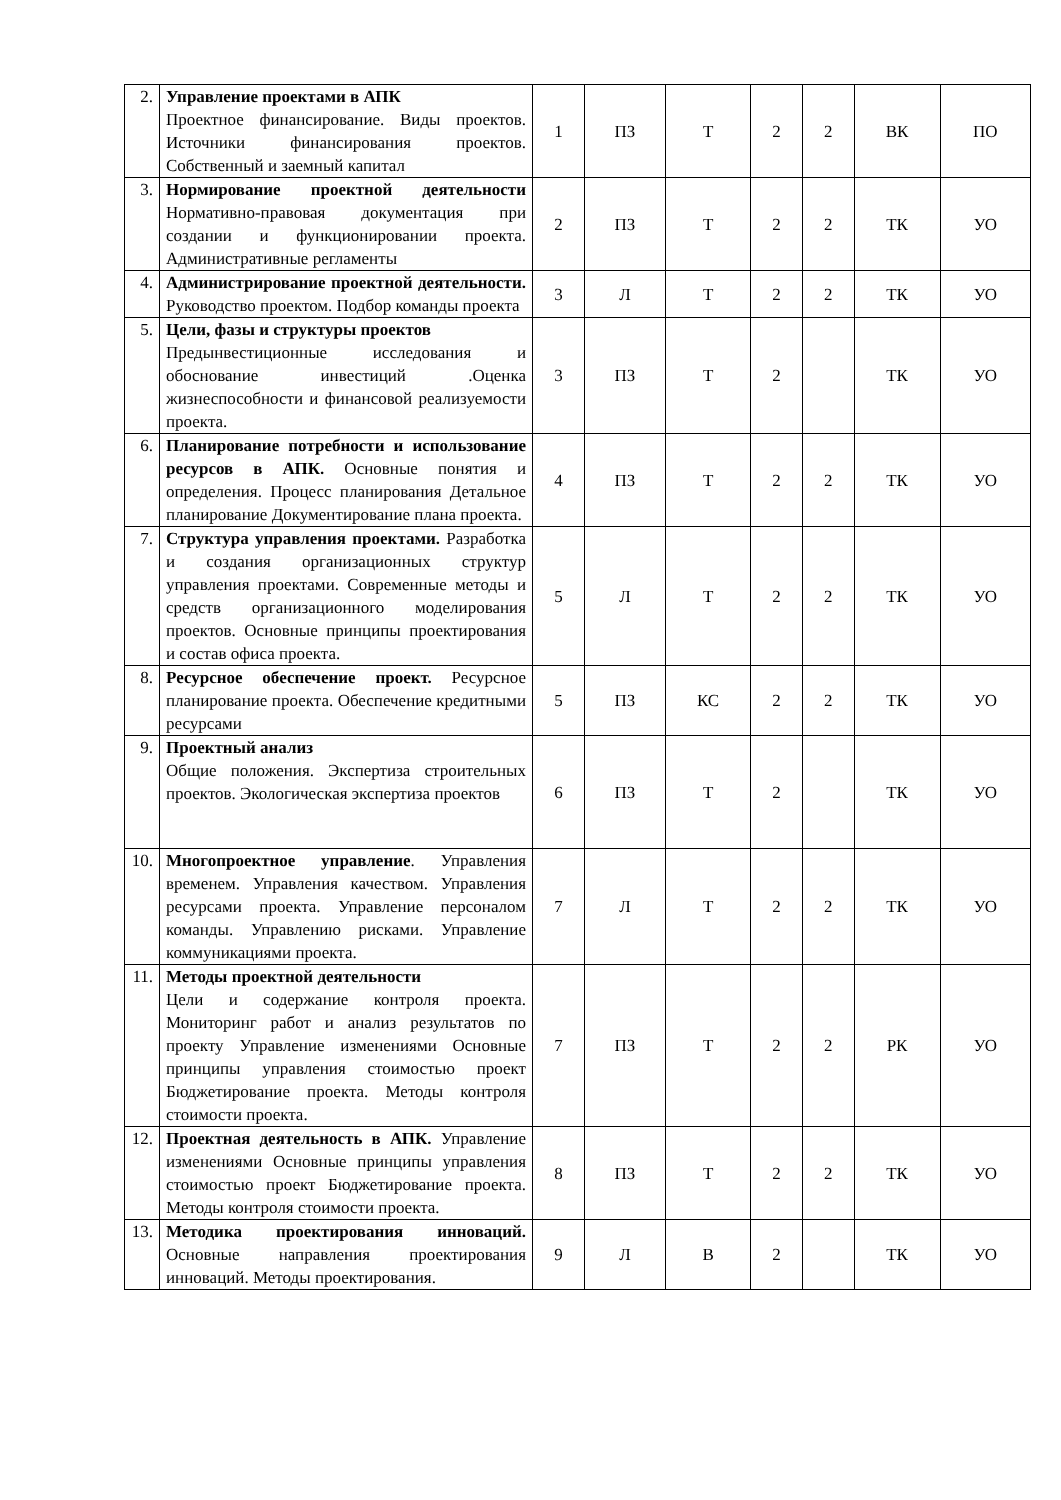| 2. | Управление проектами в АПК Проектное финансирование. Виды проектов. Источники финансирования проектов. Собственный и заемный капитал | 1 | ПЗ | Т | 2 | 2 | ВК | ПО |
| 3. | Нормирование проектной деятельности Нормативно-правовая документация при создании и функционировании проекта. Административные регламенты | 2 | ПЗ | Т | 2 | 2 | ТК | УО |
| 4. | Администрирование проектной деятельности. Руководство проектом. Подбор команды проекта | 3 | Л | Т | 2 | 2 | ТК | УО |
| 5. | Цели, фазы и структуры проектов Предынвестиционные исследования и обоснование инвестиций .Оценка жизнеспособности и финансовой реализуемости проекта. | 3 | ПЗ | Т | 2 | | ТК | УО |
| 6. | Планирование потребности и использование ресурсов в АПК. Основные понятия и определения. Процесс планирования Детальное планирование Документирование плана проекта. | 4 | ПЗ | Т | 2 | 2 | ТК | УО |
| 7. | Структура управления проектами. Разработка и создания организационных структур управления проектами. Современные методы и средств организационного моделирования проектов. Основные принципы проектирования и состав офиса проекта. | 5 | Л | Т | 2 | 2 | ТК | УО |
| 8. | Ресурсное обеспечение проект. Ресурсное планирование проекта. Обеспечение кредитными ресурсами | 5 | ПЗ | КС | 2 | 2 | ТК | УО |
| 9. | Проектный анализ Общие положения. Экспертиза строительных проектов. Экологическая экспертиза проектов | 6 | ПЗ | Т | 2 | | ТК | УО |
| 10. | Многопроектное управление . Управления временем. Управления качеством. Управления ресурсами проекта. Управление персоналом команды. Управлению рисками. Управление коммуникациями проекта. | 7 | Л | Т | 2 | 2 | ТК | УО |
| 11. | Методы проектной деятельности Цели и содержание контроля проекта. Мониторинг работ и анализ результатов по проекту Управление изменениями Основные принципы управления стоимостью проект Бюджетирование проекта. Методы контроля стоимости проекта. | 7 | ПЗ | Т | 2 | 2 | РК | УО |
| 12. | Проектная деятельность в АПК. Управление изменениями Основные принципы управления стоимостью проект Бюджетирование проекта. Методы контроля стоимости проекта. | 8 | ПЗ | Т | 2 | 2 | ТК | УО |
| 13. | Методика проектирования инноваций. Основные направления проектирования инноваций. Методы проектирования. | 9 | Л | В | 2 | | ТК | УО |